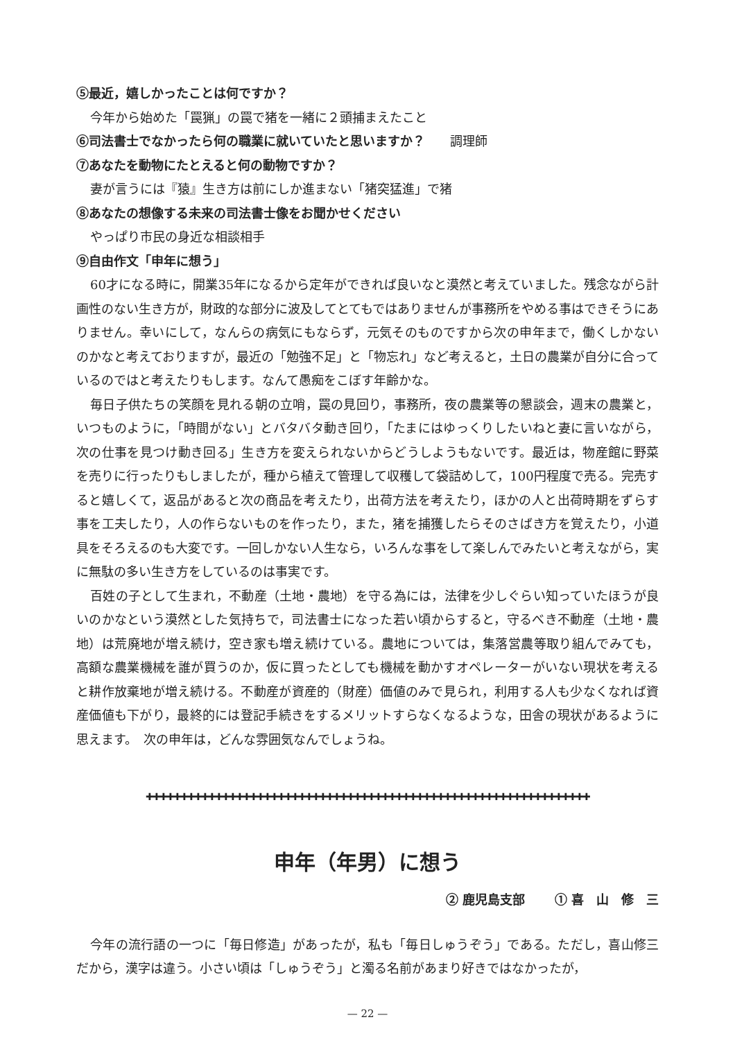⑤最近，嬉しかったことは何ですか？
今年から始めた「罠猟」の罠で猪を一緒に２頭捕まえたこと
⑥司法書士でなかったら何の職業に就いていたと思いますか？　　調理師
⑦あなたを動物にたとえると何の動物ですか？
妻が言うには『猿』生き方は前にしか進まない「猪突猛進」で猪
⑧あなたの想像する未来の司法書士像をお聞かせください
やっぱり市民の身近な相談相手
⑨自由作文「申年に想う」
60才になる時に，開業35年になるから定年ができれば良いなと漠然と考えていました。残念ながら計画性のない生き方が，財政的な部分に波及してとてもではありませんが事務所をやめる事はできそうにありません。幸いにして，なんらの病気にもならず，元気そのものですから次の申年まで，働くしかないのかなと考えておりますが，最近の「勉強不足」と「物忘れ」など考えると，土日の農業が自分に合っているのではと考えたりもします。なんて愚痴をこぼす年齢かな。
毎日子供たちの笑顔を見れる朝の立哨，罠の見回り，事務所，夜の農業等の懇談会，週末の農業と，いつものように，「時間がない」とバタバタ動き回り，「たまにはゆっくりしたいねと妻に言いながら，次の仕事を見つけ動き回る」生き方を変えられないからどうしようもないです。最近は，物産館に野菜を売りに行ったりもしましたが，種から植えて管理して収穫して袋詰めして，100円程度で売る。完売すると嬉しくて，返品があると次の商品を考えたり，出荷方法を考えたり，ほかの人と出荷時期をずらす事を工夫したり，人の作らないものを作ったり，また，猪を捕獲したらそのさばき方を覚えたり，小道具をそろえるのも大変です。一回しかない人生なら，いろんな事をして楽しんでみたいと考えながら，実に無駄の多い生き方をしているのは事実です。
百姓の子として生まれ，不動産（土地・農地）を守る為には，法律を少しぐらい知っていたほうが良いのかなという漠然とした気持ちで，司法書士になった若い頃からすると，守るべき不動産（土地・農地）は荒廃地が増え続け，空き家も増え続けている。農地については，集落営農等取り組んでみても，高額な農業機械を誰が買うのか，仮に買ったとしても機械を動かすオペレーターがいない現状を考えると耕作放棄地が増え続ける。不動産が資産的（財産）価値のみで見られ，利用する人も少なくなれば資産価値も下がり，最終的には登記手続きをするメリットすらなくなるような，田舎の現状があるように思えます。　次の申年は，どんな雰囲気なんでしょうね。
✚✚✚✚✚✚✚✚✚✚✚✚✚✚✚✚✚✚✚✚✚✚✚✚✚✚✚✚✚✚✚✚✚✚✚✚✚✚✚✚✚✚✚✚✚✚✚✚✚✚✚✚✚✚✚✚✚✚✚✚✚✚✚✚
申年（年男）に想う
② 鹿児島支部　　 ① 喜　山　修　三
今年の流行語の一つに「毎日修造」があったが，私も「毎日しゅうぞう」である。ただし，喜山修三だから，漢字は違う。小さい頃は「しゅうぞう」と濁る名前があまり好きではなかったが，
— 22 —